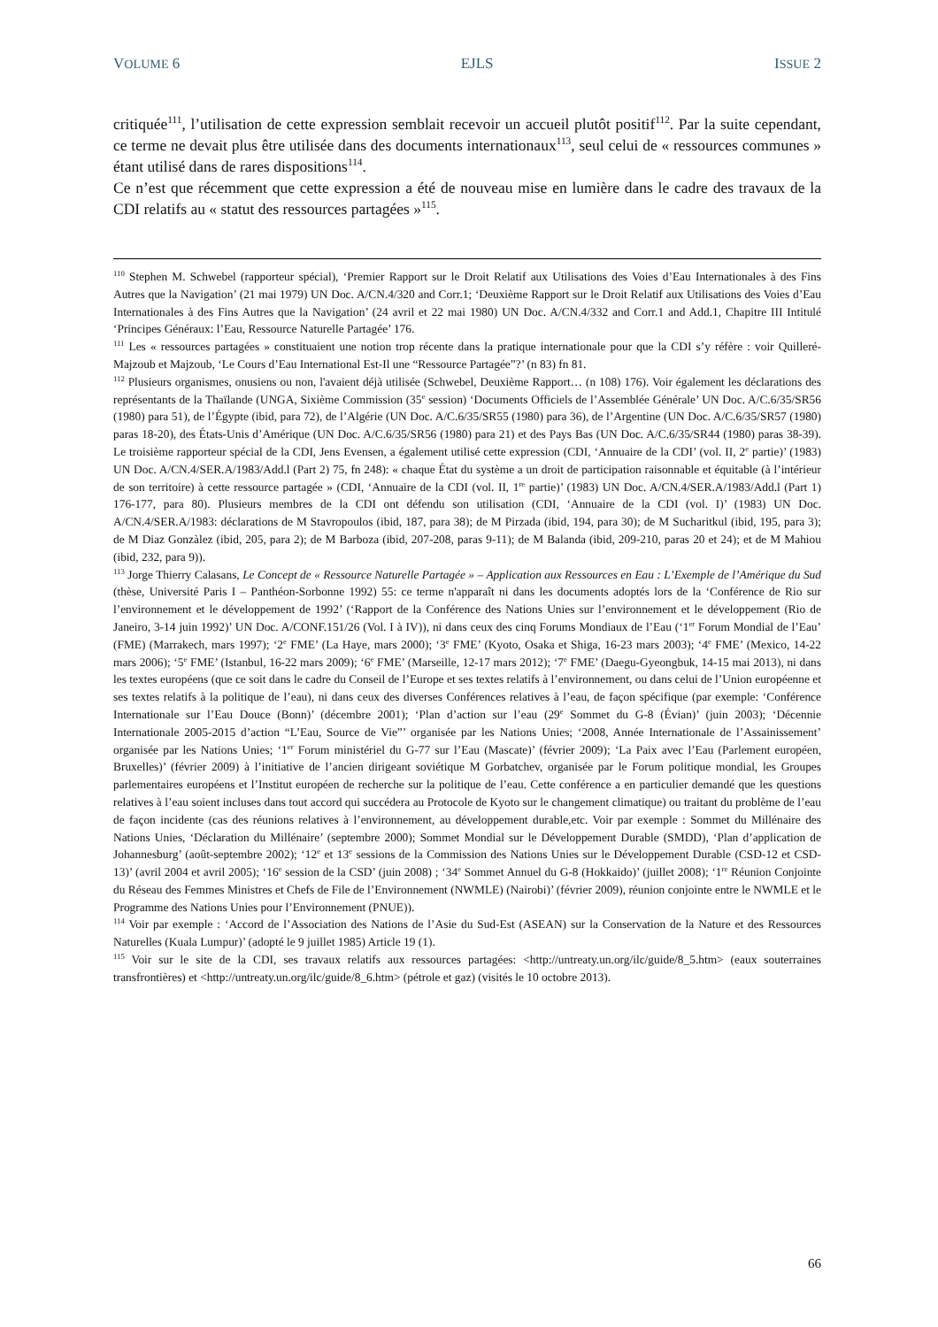VOLUME 6 EJLS ISSUE 2
critiquée<sup>111</sup>, l’utilisation de cette expression semblait recevoir un accueil plutôt positif<sup>112</sup>. Par la suite cependant, ce terme ne devait plus être utilisée dans des documents internationaux<sup>113</sup>, seul celui de « ressources communes » étant utilisé dans de rares dispositions<sup>114</sup>.
Ce n’est que récemment que cette expression a été de nouveau mise en lumière dans le cadre des travaux de la CDI relatifs au « statut des ressources partagées »<sup>115</sup>.
<sup>110</sup> Stephen M. Schwebel (rapporteur spécial), ‘Premier Rapport sur le Droit Relatif aux Utilisations des Voies d’Eau Internationales à des Fins Autres que la Navigation’ (21 mai 1979) UN Doc. A/CN.4/320 and Corr.1; ‘Deuxième Rapport sur le Droit Relatif aux Utilisations des Voies d’Eau Internationales à des Fins Autres que la Navigation’ (24 avril et 22 mai 1980) UN Doc. A/CN.4/332 and Corr.1 and Add.1, Chapitre III Intitulé ‘Principes Généraux: l’Eau, Ressource Naturelle Partagée’ 176.
<sup>111</sup> Les « ressources partagées » constituaient une notion trop récente dans la pratique internationale pour que la CDI s’y réfère : voir Quilleré-Majzoub et Majzoub, ‘Le Cours d’Eau International Est-Il une “Ressource Partagée”?’ (n 83) fn 81.
<sup>112</sup> Plusieurs organismes, onusiens ou non, l'avaient déjà utilisée (Schwebel, Deuxième Rapport… (n 108) 176). Voir également les déclarations des représentants de la Thaïlande (UNGA, Sixième Commission (35<sup>e</sup> session) ‘Documents Officiels de l’Assemblée Générale’ UN Doc. A/C.6/35/SR56 (1980) para 51), de l’Égypte (ibid, para 72), de l’Algérie (UN Doc. A/C.6/35/SR55 (1980) para 36), de l’Argentine (UN Doc. A/C.6/35/SR57 (1980) paras 18-20), des États-Unis d’Amérique (UN Doc. A/C.6/35/SR56 (1980) para 21) et des Pays Bas (UN Doc. A/C.6/35/SR44 (1980) paras 38-39). Le troisième rapporteur spécial de la CDI, Jens Evensen, a également utilisé cette expression (CDI, ‘Annuaire de la CDI’ (vol. II, 2<sup>e</sup> partie)’ (1983) UN Doc. A/CN.4/SER.A/1983/Add.l (Part 2) 75, fn 248): « chaque État du système a un droit de participation raisonnable et équitable (à l’intérieur de son territoire) à cette ressource partagée » (CDI, ‘Annuaire de la CDI (vol. II, 1<sup>re</sup> partie)’ (1983) UN Doc. A/CN.4/SER.A/1983/Add.l (Part 1) 176-177, para 80). Plusieurs membres de la CDI ont défendu son utilisation (CDI, ‘Annuaire de la CDI (vol. I)’ (1983) UN Doc. A/CN.4/SER.A/1983: déclarations de M Stavropoulos (ibid, 187, para 38); de M Pirzada (ibid, 194, para 30); de M Sucharitkul (ibid, 195, para 3); de M Diaz Gonzàlez (ibid, 205, para 2); de M Barboza (ibid, 207-208, paras 9-11); de M Balanda (ibid, 209-210, paras 20 et 24); et de M Mahiou (ibid, 232, para 9)).
<sup>113</sup> Jorge Thierry Calasans, Le Concept de « Ressource Naturelle Partagée » – Application aux Ressources en Eau : L’Exemple de l’Amérique du Sud (thèse, Université Paris I – Panthéon-Sorbonne 1992) 55: ce terme n'apparaît ni dans les documents adoptés lors de la ‘Conférence de Rio sur l’environnement et le développement de 1992’ (‘Rapport de la Conférence des Nations Unies sur l’environnement et le développement (Rio de Janeiro, 3-14 juin 1992)’ UN Doc. A/CONF.151/26 (Vol. I à IV)), ni dans ceux des cinq Forums Mondiaux de l’Eau (‘1<sup>er</sup> Forum Mondial de l’Eau’ (FME) (Marrakech, mars 1997); ‘2<sup>e</sup> FME’ (La Haye, mars 2000); ‘3<sup>e</sup> FME’ (Kyoto, Osaka et Shiga, 16-23 mars 2003); ‘4<sup>e</sup> FME’ (Mexico, 14-22 mars 2006); ‘5<sup>e</sup> FME’ (Istanbul, 16-22 mars 2009); ‘6<sup>e</sup> FME’ (Marseille, 12-17 mars 2012); ‘7<sup>e</sup> FME’ (Daegu-Gyeongbuk, 14-15 mai 2013), ni dans les textes européens (que ce soit dans le cadre du Conseil de l’Europe et ses textes relatifs à l’environnement, ou dans celui de l’Union européenne et ses textes relatifs à la politique de l’eau), ni dans ceux des diverses Conférences relatives à l’eau, de façon spécifique (par exemple: ‘Conférence Internationale sur l’Eau Douce (Bonn)’ (décembre 2001); ‘Plan d’action sur l’eau (29<sup>e</sup> Sommet du G-8 (Évian)’ (juin 2003); ‘Décennie Internationale 2005-2015 d’action “L’Eau, Source de Vie”’ organisée par les Nations Unies; ‘2008, Année Internationale de l’Assainissement’ organisée par les Nations Unies; ‘1<sup>er</sup> Forum ministériel du G-77 sur l’Eau (Mascate)’ (février 2009); ‘La Paix avec l’Eau (Parlement européen, Bruxelles)’ (février 2009) à l’initiative de l’ancien dirigeant soviétique M Gorbatchev, organisée par le Forum politique mondial, les Groupes parlementaires européens et l’Institut européen de recherche sur la politique de l’eau. Cette conférence a en particulier demandé que les questions relatives à l’eau soient incluses dans tout accord qui succédera au Protocole de Kyoto sur le changement climatique) ou traitant du problème de l’eau de façon incidente (cas des réunions relatives à l’environnement, au développement durable,etc. Voir par exemple : Sommet du Millénaire des Nations Unies, ‘Déclaration du Millénaire’ (septembre 2000); Sommet Mondial sur le Développement Durable (SMDD), ‘Plan d’application de Johannesburg’ (août-septembre 2002); ‘12<sup>e</sup> et 13<sup>e</sup> sessions de la Commission des Nations Unies sur le Développement Durable (CSD-12 et CSD-13)’ (avril 2004 et avril 2005); ‘16<sup>e</sup> session de la CSD’ (juin 2008) ; ‘34<sup>e</sup> Sommet Annuel du G-8 (Hokkaido)’ (juillet 2008); ‘1<sup>re</sup> Réunion Conjointe du Réseau des Femmes Ministres et Chefs de File de l’Environnement (NWMLE) (Nairobi)’ (février 2009), réunion conjointe entre le NWMLE et le Programme des Nations Unies pour l’Environnement (PNUE)).
<sup>114</sup> Voir par exemple : ‘Accord de l’Association des Nations de l’Asie du Sud-Est (ASEAN) sur la Conservation de la Nature et des Ressources Naturelles (Kuala Lumpur)’ (adopté le 9 juillet 1985) Article 19 (1).
<sup>115</sup> Voir sur le site de la CDI, ses travaux relatifs aux ressources partagées: <http://untreaty.un.org/ilc/guide/8_5.htm> (eaux souterraines transfrontières) et <http://untreaty.un.org/ilc/guide/8_6.htm> (pétrole et gaz) (visités le 10 octobre 2013).
66